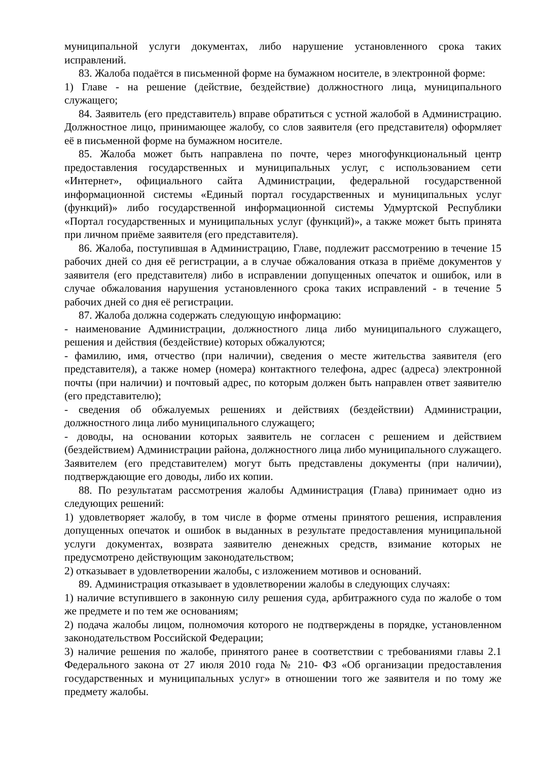муниципальной услуги документах, либо нарушение установленного срока таких исправлений.
83. Жалоба подаётся в письменной форме на бумажном носителе, в электронной форме:
1) Главе - на решение (действие, бездействие) должностного лица, муниципального служащего;
84. Заявитель (его представитель) вправе обратиться с устной жалобой в Администрацию. Должностное лицо, принимающее жалобу, со слов заявителя (его представителя) оформляет её в письменной форме на бумажном носителе.
85. Жалоба может быть направлена по почте, через многофункциональный центр предоставления государственных и муниципальных услуг, с использованием сети «Интернет», официального сайта Администрации, федеральной государственной информационной системы «Единый портал государственных и муниципальных услуг (функций)» либо государственной информационной системы Удмуртской Республики «Портал государственных и муниципальных услуг (функций)», а также может быть принята при личном приёме заявителя (его представителя).
86. Жалоба, поступившая в Администрацию, Главе, подлежит рассмотрению в течение 15 рабочих дней со дня её регистрации, а в случае обжалования отказа в приёме документов у заявителя (его представителя) либо в исправлении допущенных опечаток и ошибок, или в случае обжалования нарушения установленного срока таких исправлений - в течение 5 рабочих дней со дня её регистрации.
87. Жалоба должна содержать следующую информацию:
- наименование Администрации, должностного лица либо муниципального служащего, решения и действия (бездействие) которых обжалуются;
- фамилию, имя, отчество (при наличии), сведения о месте жительства заявителя (его представителя), а также номер (номера) контактного телефона, адрес (адреса) электронной почты (при наличии) и почтовый адрес, по которым должен быть направлен ответ заявителю (его представителю);
- сведения об обжалуемых решениях и действиях (бездействии) Администрации, должностного лица либо муниципального служащего;
- доводы, на основании которых заявитель не согласен с решением и действием (бездействием) Администрации района, должностного лица либо муниципального служащего. Заявителем (его представителем) могут быть представлены документы (при наличии), подтверждающие его доводы, либо их копии.
88. По результатам рассмотрения жалобы Администрация (Глава) принимает одно из следующих решений:
1) удовлетворяет жалобу, в том числе в форме отмены принятого решения, исправления допущенных опечаток и ошибок в выданных в результате предоставления муниципальной услуги документах, возврата заявителю денежных средств, взимание которых не предусмотрено действующим законодательством;
2) отказывает в удовлетворении жалобы, с изложением мотивов и оснований.
89. Администрация отказывает в удовлетворении жалобы в следующих случаях:
1) наличие вступившего в законную силу решения суда, арбитражного суда по жалобе о том же предмете и по тем же основаниям;
2) подача жалобы лицом, полномочия которого не подтверждены в порядке, установленном законодательством Российской Федерации;
3) наличие решения по жалобе, принятого ранее в соответствии с требованиями главы 2.1 Федерального закона от 27 июля 2010 года № 210- ФЗ «Об организации предоставления государственных и муниципальных услуг» в отношении того же заявителя и по тому же предмету жалобы.